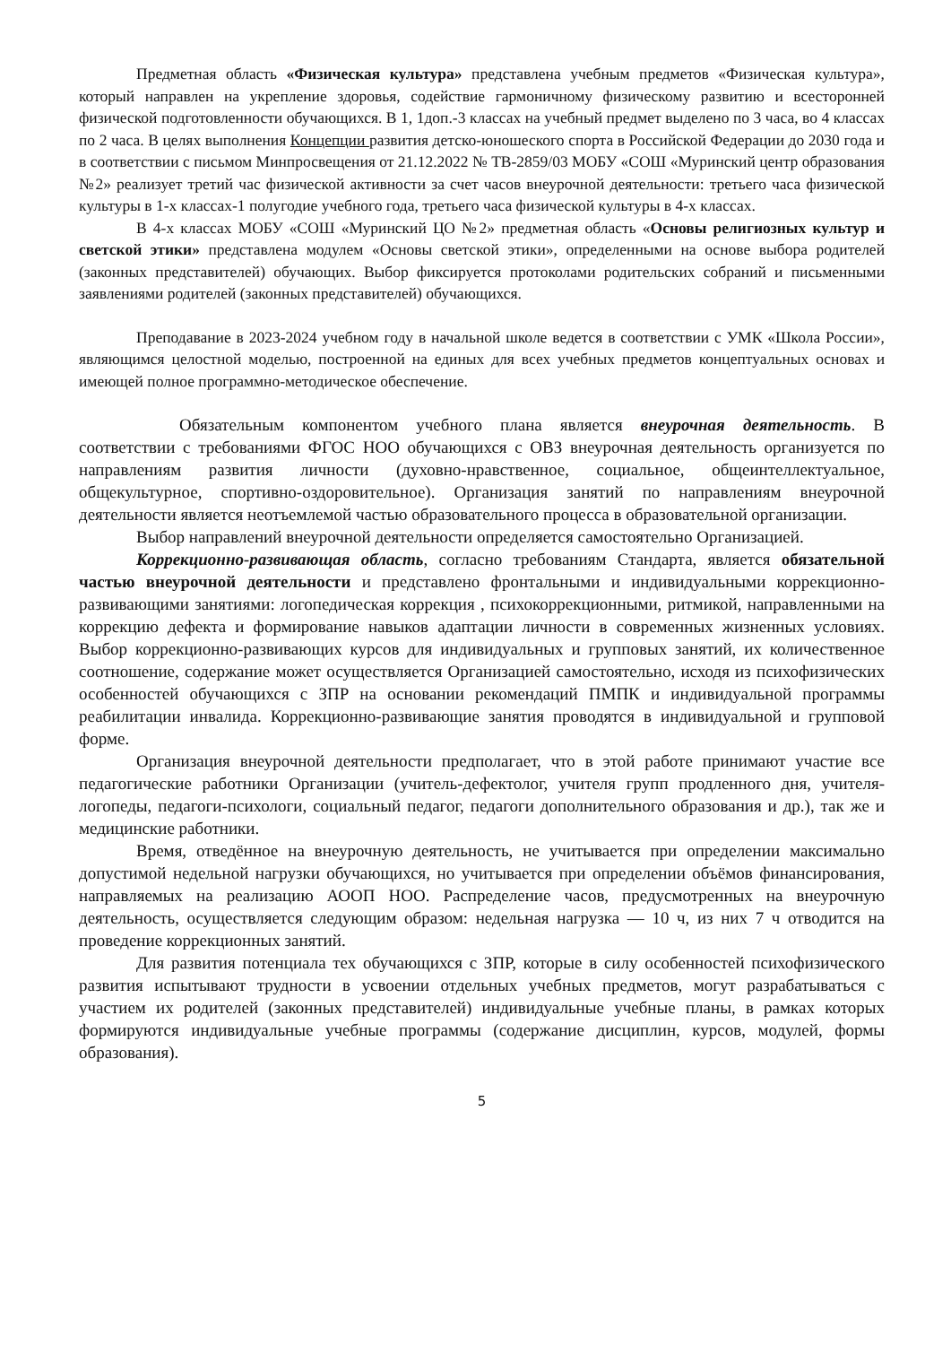Предметная область «Физическая культура» представлена учебным предметов «Физическая культура», который направлен на укрепление здоровья, содействие гармоничному физическому развитию и всесторонней физической подготовленности обучающихся. В 1, 1доп.-3 классах на учебный предмет выделено по 3 часа, во 4 классах по 2 часа. В целях выполнения Концепции развития детско-юношеского спорта в Российской Федерации до 2030 года и в соответствии с письмом Минпросвещения от 21.12.2022 № ТВ-2859/03 МОБУ «СОШ «Муринский центр образования №2» реализует третий час физической активности за счет часов внеурочной деятельности: третьего часа физической культуры в 1-х классах-1 полугодие учебного года, третьего часа физической культуры в 4-х классах.
В 4-х классах МОБУ «СОШ «Муринский ЦО №2» предметная область «Основы религиозных культур и светской этики» представлена модулем «Основы светской этики», определенными на основе выбора родителей (законных представителей) обучающих. Выбор фиксируется протоколами родительских собраний и письменными заявлениями родителей (законных представителей) обучающихся.
Преподавание в 2023-2024 учебном году в начальной школе ведется в соответствии с УМК «Школа России», являющимся целостной моделью, построенной на единых для всех учебных предметов концептуальных основах и имеющей полное программно-методическое обеспечение.
Обязательным компонентом учебного плана является внеурочная деятельность. В соответствии с требованиями ФГОС НОО обучающихся с ОВЗ внеурочная деятельность организуется по направлениям развития личности (духовно-нравственное, социальное, общеинтеллектуальное, общекультурное, спортивно-оздоровительное). Организация занятий по направлениям внеурочной деятельности является неотъемлемой частью образовательного процесса в образовательной организации.
Выбор направлений внеурочной деятельности определяется самостоятельно Организацией.
Коррекционно-развивающая область, согласно требованиям Стандарта, является обязательной частью внеурочной деятельности и представлено фронтальными и индивидуальными коррекционно-развивающими занятиями: логопедическая коррекция , психокоррекционными, ритмикой, направленными на коррекцию дефекта и формирование навыков адаптации личности в современных жизненных условиях. Выбор коррекционно-развивающих курсов для индивидуальных и групповых занятий, их количественное соотношение, содержание может осуществляется Организацией самостоятельно, исходя из психофизических особенностей обучающихся с ЗПР на основании рекомендаций ПМПК и индивидуальной программы реабилитации инвалида. Коррекционно-развивающие занятия проводятся в индивидуальной и групповой форме.
Организация внеурочной деятельности предполагает, что в этой работе принимают участие все педагогические работники Организации (учитель-дефектолог, учителя групп продленного дня, учителя-логопеды, педагоги-психологи, социальный педагог, педагоги дополнительного образования и др.), так же и медицинские работники.
Время, отведённое на внеурочную деятельность, не учитывается при определении максимально допустимой недельной нагрузки обучающихся, но учитывается при определении объёмов финансирования, направляемых на реализацию АООП НОО. Распределение часов, предусмотренных на внеурочную деятельность, осуществляется следующим образом: недельная нагрузка — 10 ч, из них 7 ч отводится на проведение коррекционных занятий.
Для развития потенциала тех обучающихся с ЗПР, которые в силу особенностей психофизического развития испытывают трудности в усвоении отдельных учебных предметов, могут разрабатываться с участием их родителей (законных представителей) индивидуальные учебные планы, в рамках которых формируются индивидуальные учебные программы (содержание дисциплин, курсов, модулей, формы образования).
5